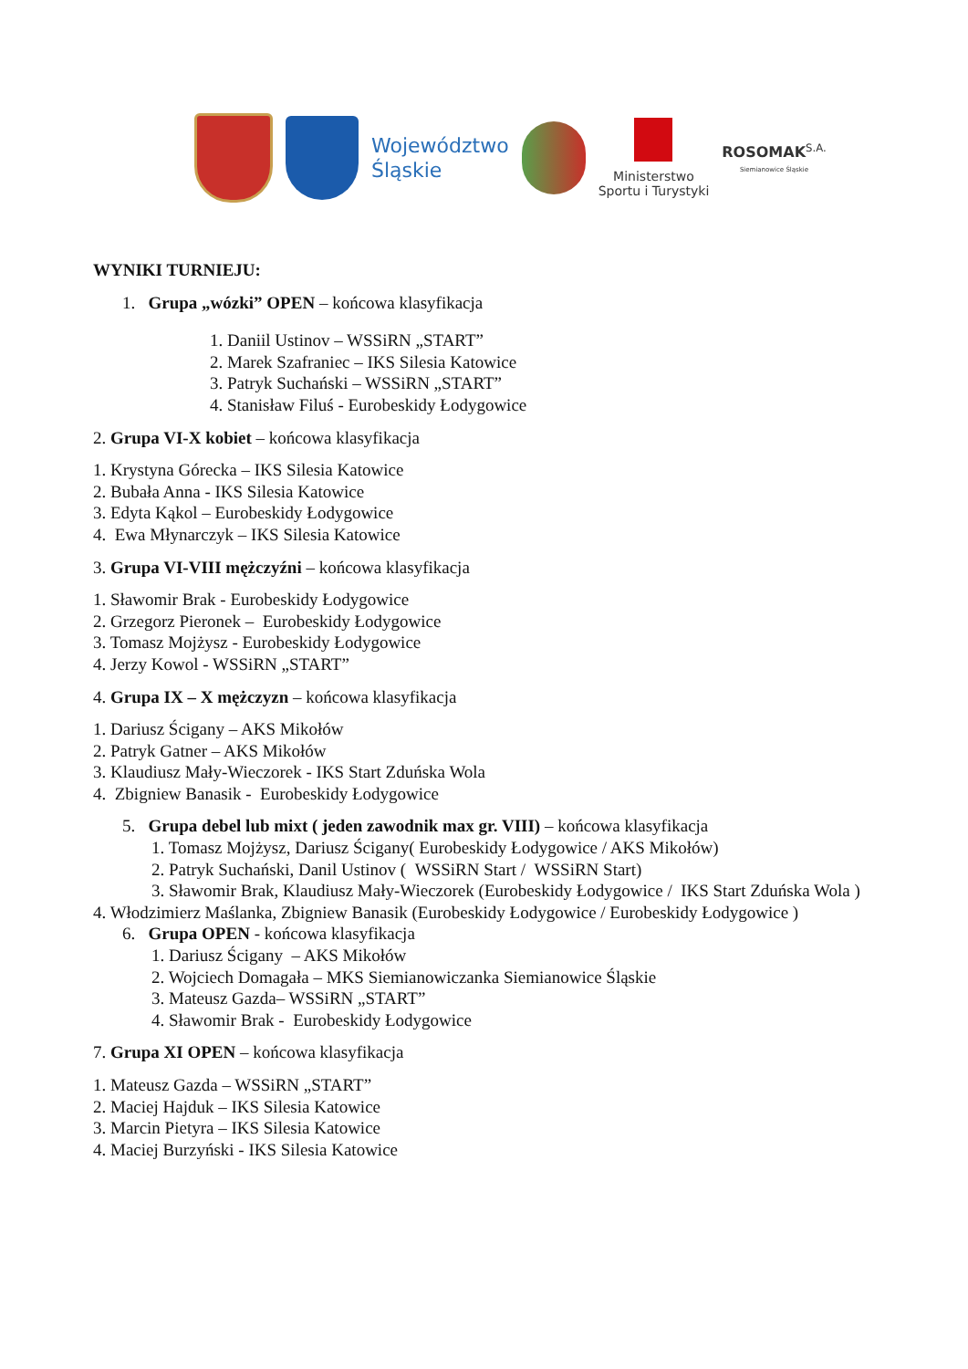Województwo
Śląskie
Ministerstwo
Sportu i Turystyki
ROSOMAK<sup>S.A.</sup>
Siemianowice Śląskie
WYNIKI TURNIEJU:
1. Grupa „wózki” OPEN – końcowa klasyfikacja
1. Daniil Ustinov – WSSiRN „START”
2. Marek Szafraniec – IKS Silesia Katowice
3. Patryk Suchański – WSSiRN „START”
4. Stanisław Filuś - Eurobeskidy Łodygowice
2. Grupa VI-X kobiet – końcowa klasyfikacja
1. Krystyna Górecka – IKS Silesia Katowice
2. Bubała Anna - IKS Silesia Katowice
3. Edyta Kąkol – Eurobeskidy Łodygowice
4. Ewa Młynarczyk – IKS Silesia Katowice
3. Grupa VI-VIII mężczyźni – końcowa klasyfikacja
1. Sławomir Brak - Eurobeskidy Łodygowice
2. Grzegorz Pieronek – Eurobeskidy Łodygowice
3. Tomasz Mojżysz - Eurobeskidy Łodygowice
4. Jerzy Kowol - WSSiRN „START”
4. Grupa IX – X mężczyzn – końcowa klasyfikacja
1. Dariusz Ścigany – AKS Mikołów
2. Patryk Gatner – AKS Mikołów
3. Klaudiusz Mały-Wieczorek - IKS Start Zduńska Wola
4. Zbigniew Banasik - Eurobeskidy Łodygowice
5. Grupa debel lub mixt ( jeden zawodnik max gr. VIII) – końcowa klasyfikacja
1. Tomasz Mojżysz, Dariusz Ścigany( Eurobeskidy Łodygowice / AKS Mikołów)
2. Patryk Suchański, Danil Ustinov ( WSSiRN Start / WSSiRN Start)
3. Sławomir Brak, Klaudiusz Mały-Wieczorek (Eurobeskidy Łodygowice / IKS Start Zduńska Wola )
4. Włodzimierz Maślanka, Zbigniew Banasik (Eurobeskidy Łodygowice / Eurobeskidy Łodygowice )
6. Grupa OPEN - końcowa klasyfikacja
1. Dariusz Ścigany – AKS Mikołów
2. Wojciech Domagała – MKS Siemianowiczanka Siemianowice Śląskie
3. Mateusz Gazda– WSSiRN „START”
4. Sławomir Brak - Eurobeskidy Łodygowice
7. Grupa XI OPEN – końcowa klasyfikacja
1. Mateusz Gazda – WSSiRN „START”
2. Maciej Hajduk – IKS Silesia Katowice
3. Marcin Pietyra – IKS Silesia Katowice
4. Maciej Burzyński - IKS Silesia Katowice